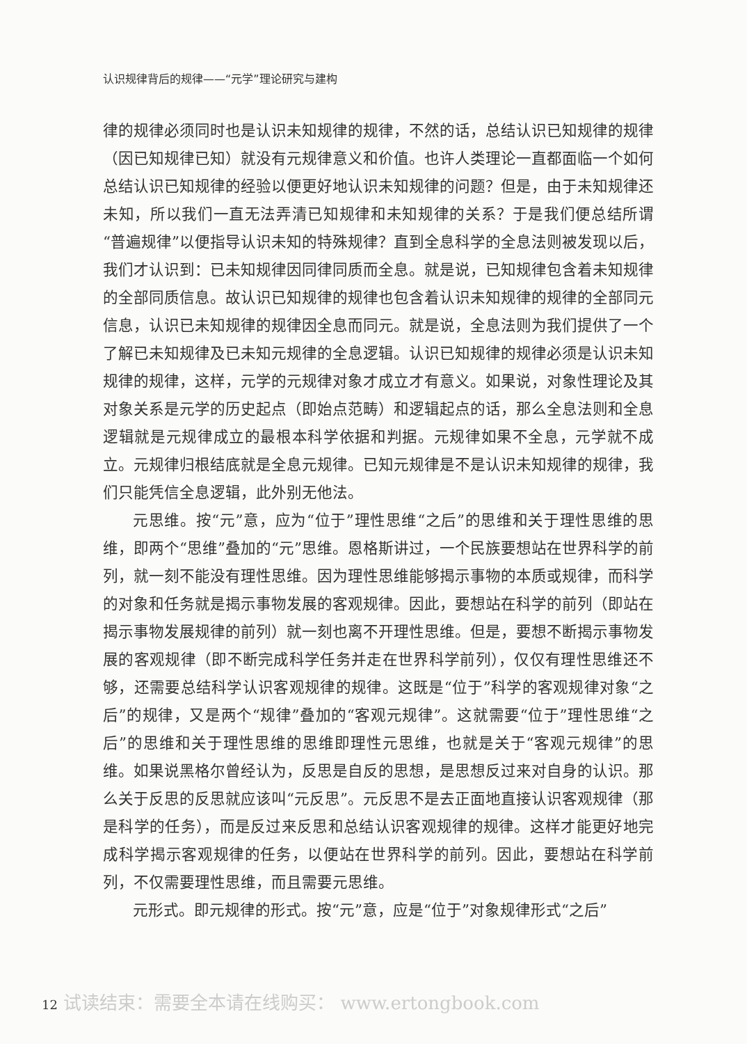认识规律背后的规律——“元学”理论研究与建构
律的规律必须同时也是认识未知规律的规律，不然的话，总结认识已知规律的规律（因已知规律已知）就没有元规律意义和价值。也许人类理论一直都面临一个如何总结认识已知规律的经验以便更好地认识未知规律的问题？但是，由于未知规律还未知，所以我们一直无法弄清已知规律和未知规律的关系？于是我们便总结所谓“普遍规律”以便指导认识未知的特殊规律？直到全息科学的全息法则被发现以后，我们才认识到：已未知规律因同律同质而全息。就是说，已知规律包含着未知规律的全部同质信息。故认识已知规律的规律也包含着认识未知规律的规律的全部同元信息，认识已未知规律的规律因全息而同元。就是说，全息法则为我们提供了一个了解已未知规律及已未知元规律的全息逻辑。认识已知规律的规律必须是认识未知规律的规律，这样，元学的元规律对象才成立才有意义。如果说，对象性理论及其对象关系是元学的历史起点（即始点范畴）和逻辑起点的话，那么全息法则和全息逻辑就是元规律成立的最根本科学依据和判据。元规律如果不全息，元学就不成立。元规律归根结底就是全息元规律。已知元规律是不是认识未知规律的规律，我们只能凭信全息逻辑，此外别无他法。
元思维。按“元”意，应为“位于”理性思维“之后”的思维和关于理性思维的思维，即两个“思维”叠加的“元”思维。恩格斯讲过，一个民族要想站在世界科学的前列，就一刻不能没有理性思维。因为理性思维能够揭示事物的本质或规律，而科学的对象和任务就是揭示事物发展的客观规律。因此，要想站在科学的前列（即站在揭示事物发展规律的前列）就一刻也离不开理性思维。但是，要想不断揭示事物发展的客观规律（即不断完成科学任务并走在世界科学前列），仅仅有理性思维还不够，还需要总结科学认识客观规律的规律。这既是“位于”科学的客观规律对象“之后”的规律，又是两个“规律”叠加的“客观元规律”。这就需要“位于”理性思维“之后”的思维和关于理性思维的思维即理性元思维，也就是关于“客观元规律”的思维。如果说黑格尔曾经认为，反思是自反的思想，是思想反过来对自身的认识。那么关于反思的反思就应该叫“元反思”。元反思不是去正面地直接认识客观规律（那是科学的任务），而是反过来反思和总结认识客观规律的规律。这样才能更好地完成科学揭示客观规律的任务，以便站在世界科学的前列。因此，要想站在科学前列，不仅需要理性思维，而且需要元思维。
元形式。即元规律的形式。按“元”意，应是“位于”对象规律形式“之后”
12 试读结束：需要全本请在线购买： www.ertongbook.com